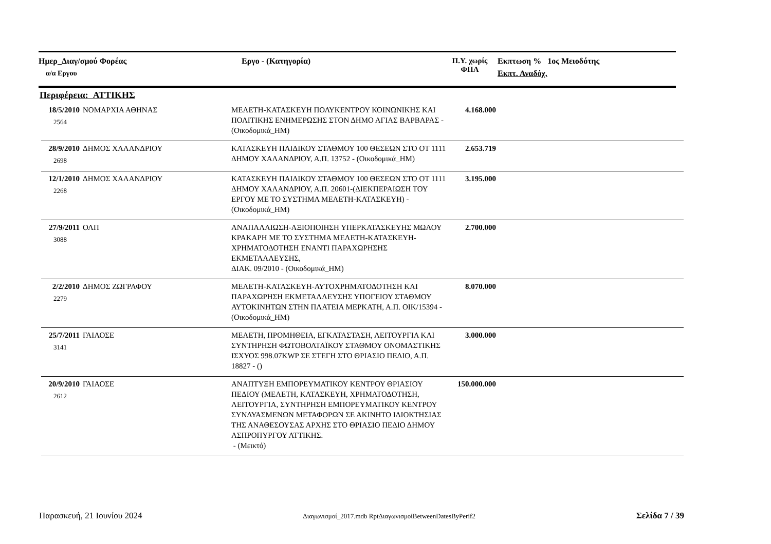Ημερ_Διαγ/σμού Φορέας
α/α Εργου
Εργο - (Κατηγορία) Π.Υ. χωρίς ΦΠΑ
Εκπτωση % 1ος Μειοδότης
Εκπτ. Αναδόχ.
Περιφέρεια: ΑΤΤΙΚΗΣ
| 18/5/2010 2564 | ΝΟΜΑΡΧΙΑ ΑΘΗΝΑΣ | ΜΕΛΕΤΗ-ΚΑΤΑΣΚΕΥΗ ΠΟΛΥΚΕΝΤΡΟΥ ΚΟΙΝΩΝΙΚΗΣ ΚΑΙ ΠΟΛΙΤΙΚΗΣ ΕΝΗΜΕΡΩΣΗΣ ΣΤΟΝ ΔΗΜΟ ΑΓΙΑΣ ΒΑΡΒΑΡΑΣ - (Οικοδομικά_ΗΜ) | 4.168.000 | |
| 28/9/2010 2698 | ΔΗΜΟΣ ΧΑΛΑΝΔΡΙΟΥ | ΚΑΤΑΣΚΕΥΗ ΠΑΙΔΙΚΟΥ ΣΤΑΘΜΟΥ 100 ΘΕΣΕΩΝ ΣΤΟ ΟΤ 1111 ΔΗΜΟΥ ΧΑΛΑΝΔΡΙΟΥ, Α.Π. 13752 - (Οικοδομικά_ΗΜ) | 2.653.719 | |
| 12/1/2010 2268 | ΔΗΜΟΣ ΧΑΛΑΝΔΡΙΟΥ | ΚΑΤΑΣΚΕΥΗ ΠΑΙΔΙΚΟΥ ΣΤΑΘΜΟΥ 100 ΘΕΣΕΩΝ ΣΤΟ ΟΤ 1111 ΔΗΜΟΥ ΧΑΛΑΝΔΡΙΟΥ, Α.Π. 20601-(ΔΙΕΚΠΕΡΑΙΩΣΗ ΤΟΥ ΕΡΓΟΥ ΜΕ ΤΟ ΣΥΣΤΗΜΑ ΜΕΛΕΤΗ-ΚΑΤΑΣΚΕΥΗ) - (Οικοδομικά_ΗΜ) | 3.195.000 | |
| 27/9/2011 3088 | ΟΛΠ | ΑΝΑΠΑΛΑΙΩΣΗ-ΑΞΙΟΠΟΙΗΣΗ ΥΠΕΡΚΑΤΑΣΚΕΥΗΣ ΜΩΛΟΥ ΚΡΑΚΑΡΗ ΜΕ ΤΟ ΣΥΣΤΗΜΑ ΜΕΛΕΤΗ-ΚΑΤΑΣΚΕΥΗ-ΧΡΗΜΑΤΟΔΟΤΗΣΗ ΕΝΑΝΤΙ ΠΑΡΑΧΩΡΗΣΗΣ ΕΚΜΕΤΑΛΛΕΥΣΗΣ, ΔΙΑΚ. 09/2010 - (Οικοδομικά_ΗΜ) | 2.700.000 | |
| 2/2/2010 2279 | ΔΗΜΟΣ ΖΩΓΡΑΦΟΥ | ΜΕΛΕΤΗ-ΚΑΤΑΣΚΕΥΗ-ΑΥΤΟΧΡΗΜΑΤΟΔΟΤΗΣΗ ΚΑΙ ΠΑΡΑΧΩΡΗΣΗ ΕΚΜΕΤΑΛΛΕΥΣΗΣ ΥΠΟΓΕΙΟΥ ΣΤΑΘΜΟΥ ΑΥΤΟΚΙΝΗΤΩΝ ΣΤΗΝ ΠΛΑΤΕΙΑ ΜΕΡΚΑΤΗ, Α.Π. ΟΙΚ/15394 - (Οικοδομικά_ΗΜ) | 8.070.000 | |
| 25/7/2011 3141 | ΓΑΙΑΟΣΕ | ΜΕΛΕΤΗ, ΠΡΟΜΗΘΕΙΑ, ΕΓΚΑΤΑΣΤΑΣΗ, ΛΕΙΤΟΥΡΓΙΑ ΚΑΙ ΣΥΝΤΗΡΗΣΗ ΦΩΤΟΒΟΛΤΑΪΚΟΥ ΣΤΑΘΜΟΥ ΟΝΟΜΑΣΤΙΚΗΣ ΙΣΧΥΟΣ 998.07KWP ΣΕ ΣΤΕΓΗ ΣΤΟ ΘΡΙΑΣΙΟ ΠΕΔΙΟ, Α.Π. 18827 - () | 3.000.000 | |
| 20/9/2010 2612 | ΓΑΙΑΟΣΕ | ΑΝΑΠΤΥΞΗ ΕΜΠΟΡΕΥΜΑΤΙΚΟΥ ΚΕΝΤΡΟΥ ΘΡΙΑΣΙΟΥ ΠΕΔΙΟΥ (ΜΕΛΕΤΗ, ΚΑΤΑΣΚΕΥΗ, ΧΡΗΜΑΤΟΔΟΤΗΣΗ, ΛΕΙΤΟΥΡΓΙΑ, ΣΥΝΤΗΡΗΣΗ ΕΜΠΟΡΕΥΜΑΤΙΚΟΥ ΚΕΝΤΡΟΥ ΣΥΝΔΥΑΣΜΕΝΩΝ ΜΕΤΑΦΟΡΩΝ ΣΕ ΑΚΙΝΗΤΟ ΙΔΙΟΚΤΗΣΙΑΣ ΤΗΣ ΑΝΑΘΕΣΟΥΣΑΣ ΑΡΧΗΣ ΣΤΟ ΘΡΙΑΣΙΟ ΠΕΔΙΟ ΔΗΜΟΥ ΑΣΠΡΟΠΥΡΓΟΥ ΑΤΤΙΚΗΣ. - (Μεικτό) | 150.000.000 | |
Παρασκευή, 21 Ιουνίου 2024 Διαγωνισμοί_2017.mdb RptΔιαγωνισμοίBetweenDatesByPerif2 Σελίδα 7 / 39